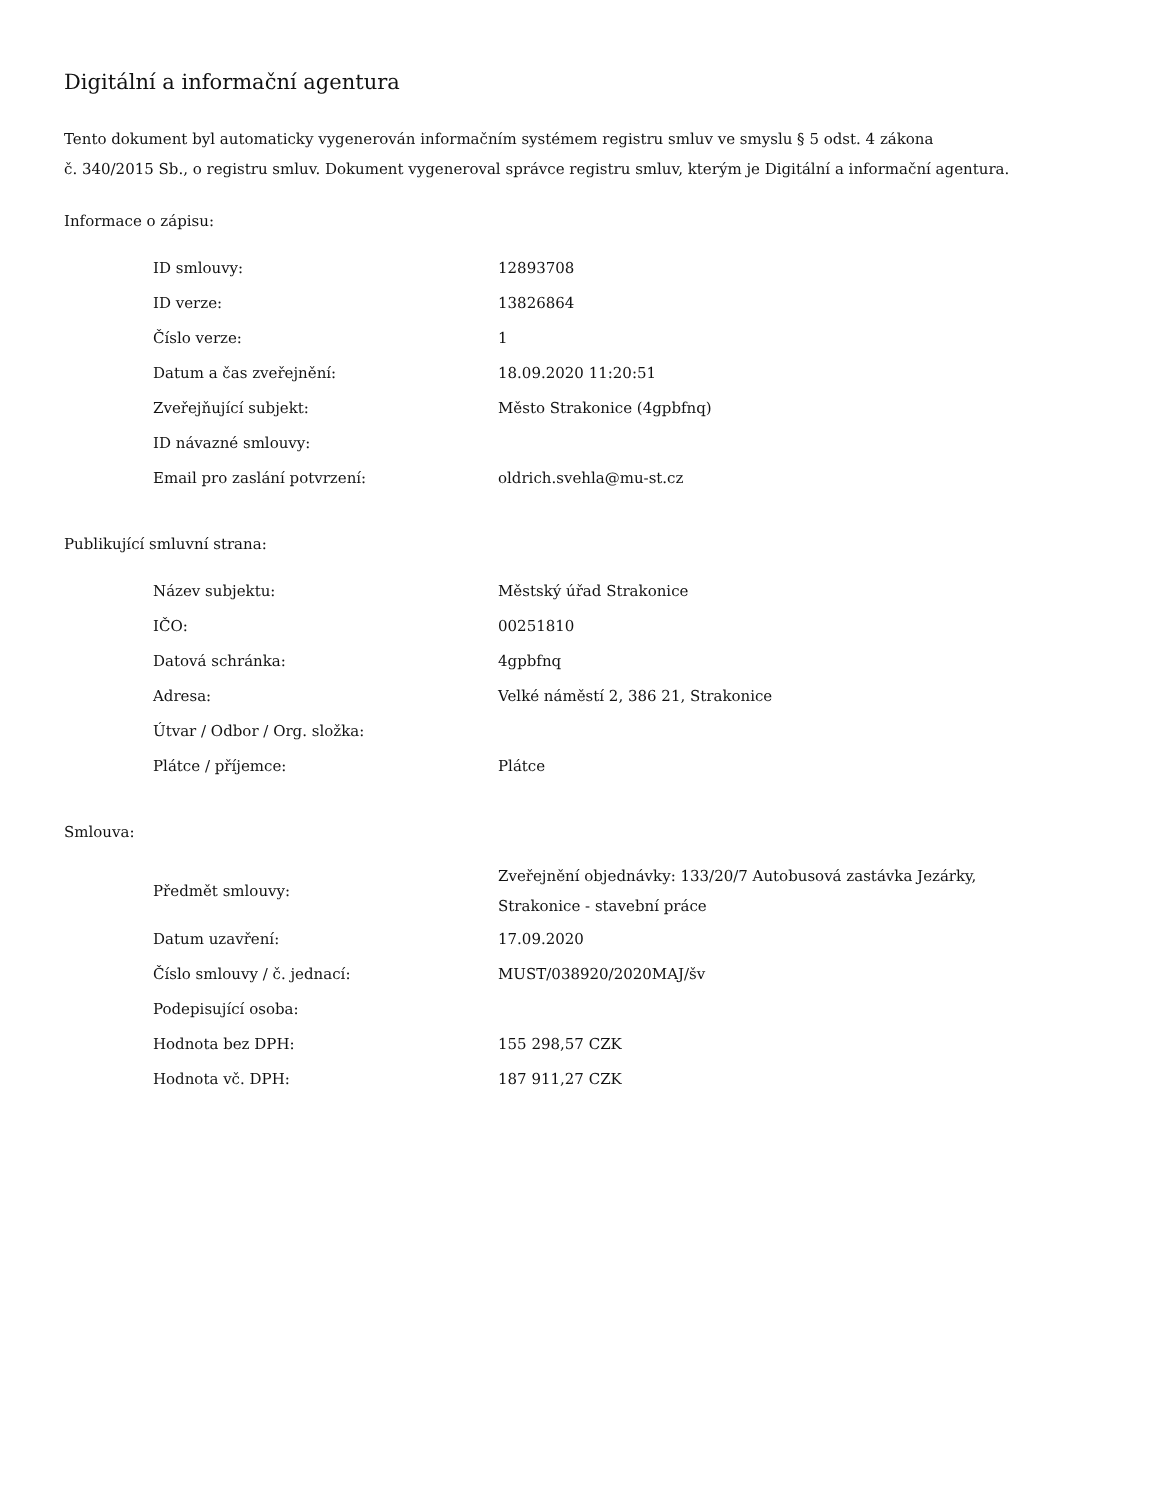Digitální a informační agentura
Tento dokument byl automaticky vygenerován informačním systémem registru smluv ve smyslu § 5 odst. 4 zákona
č. 340/2015 Sb., o registru smluv. Dokument vygeneroval správce registru smluv, kterým je Digitální a informační agentura.
Informace o zápisu:
| ID smlouvy: | 12893708 |
| ID verze: | 13826864 |
| Číslo verze: | 1 |
| Datum a čas zveřejnění: | 18.09.2020 11:20:51 |
| Zveřejňující subjekt: | Město Strakonice (4gpbfnq) |
| ID návazné smlouvy: | |
| Email pro zaslání potvrzení: | oldrich.svehla@mu-st.cz |
Publikující smluvní strana:
| Název subjektu: | Městský úřad Strakonice |
| IČO: | 00251810 |
| Datová schránka: | 4gpbfnq |
| Adresa: | Velké náměstí 2, 386 21, Strakonice |
| Útvar / Odbor / Org. složka: | |
| Plátce / příjemce: | Plátce |
Smlouva:
| Předmět smlouvy: | Zveřejnění objednávky: 133/20/7 Autobusová zastávka Jezárky, Strakonice - stavební práce |
| Datum uzavření: | 17.09.2020 |
| Číslo smlouvy / č. jednací: | MUST/038920/2020MAJ/šv |
| Podepisující osoba: | |
| Hodnota bez DPH: | 155 298,57 CZK |
| Hodnota vč. DPH: | 187 911,27 CZK |